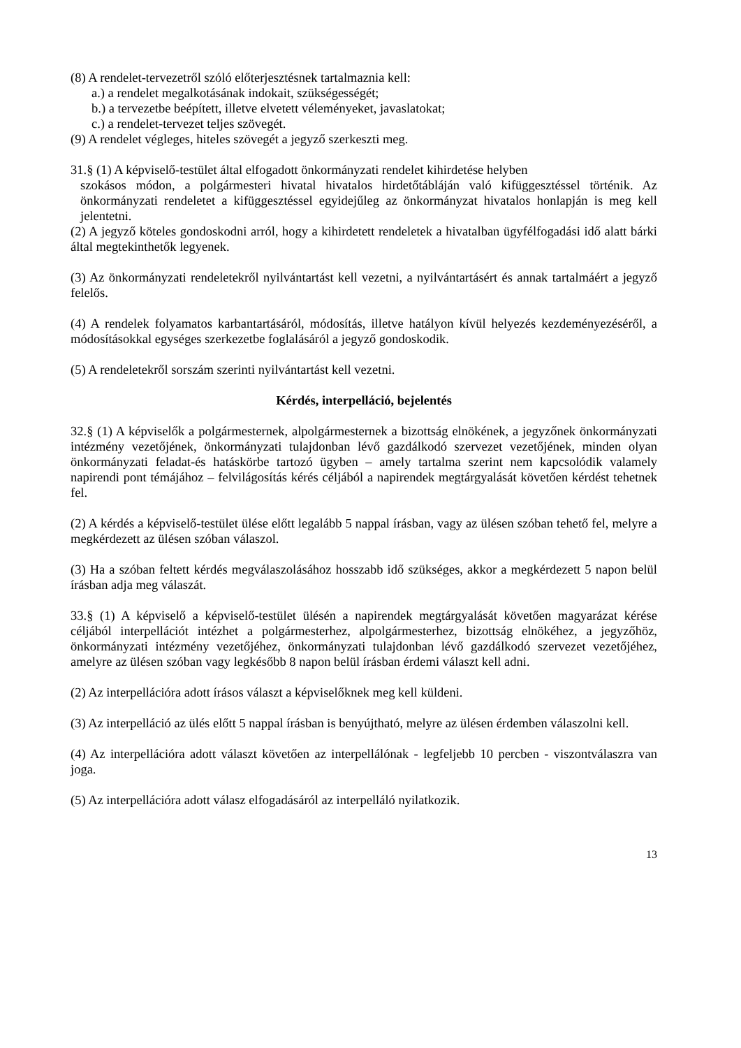(8) A rendelet-tervezetről szóló előterjesztésnek tartalmaznia kell:
a.) a rendelet megalkotásának indokait, szükségességét;
b.) a tervezetbe beépített, illetve elvetett véleményeket, javaslatokat;
c.) a rendelet-tervezet teljes szövegét.
(9) A rendelet végleges, hiteles szövegét a jegyző szerkeszti meg.
31.§ (1) A képviselő-testület által elfogadott önkormányzati rendelet kihirdetése helyben
szokásos módon, a polgármesteri hivatal hivatalos hirdetőtábláján való kifüggesztéssel történik. Az önkormányzati rendeletet a kifüggesztéssel egyidejűleg az önkormányzat hivatalos honlapján is meg kell jelentetni.
(2) A jegyző köteles gondoskodni arról, hogy a kihirdetett rendeletek a hivatalban ügyfélfogadási idő alatt bárki által megtekinthetők legyenek.
(3) Az önkormányzati rendeletekről nyilvántartást kell vezetni, a nyilvántartásért és annak tartalmáért a jegyző felelős.
(4) A rendelek folyamatos karbantartásáról, módosítás, illetve hatályon kívül helyezés kezdeményezéséről, a módosításokkal egységes szerkezetbe foglalásáról a jegyző gondoskodik.
(5) A rendeletekről sorszám szerinti nyilvántartást kell vezetni.
Kérdés, interpelláció, bejelentés
32.§ (1) A képviselők a polgármesternek, alpolgármesternek a bizottság elnökének, a jegyzőnek önkormányzati intézmény vezetőjének, önkormányzati tulajdonban lévő gazdálkodó szervezet vezetőjének, minden olyan önkormányzati feladat-és hatáskörbe tartozó ügyben – amely tartalma szerint nem kapcsolódik valamely napirendi pont témájához – felvilágosítás kérés céljából a napirendek megtárgyalását követően kérdést tehetnek fel.
(2) A kérdés a képviselő-testület ülése előtt legalább 5 nappal írásban, vagy az ülésen szóban tehető fel, melyre a megkérdezett az ülésen szóban válaszol.
(3) Ha a szóban feltett kérdés megválaszolásához hosszabb idő szükséges, akkor a megkérdezett 5 napon belül írásban adja meg válaszát.
33.§ (1) A képviselő a képviselő-testület ülésén a napirendek megtárgyalását követően magyarázat kérése céljából interpellációt intézhet a polgármesterhez, alpolgármesterhez, bizottság elnökéhez, a jegyzőhöz, önkormányzati intézmény vezetőjéhez, önkormányzati tulajdonban lévő gazdálkodó szervezet vezetőjéhez, amelyre az ülésen szóban vagy legkésőbb 8 napon belül írásban érdemi választ kell adni.
(2) Az interpellációra adott írásos választ a képviselőknek meg kell küldeni.
(3) Az interpelláció az ülés előtt 5 nappal írásban is benyújtható, melyre az ülésen érdemben válaszolni kell.
(4) Az interpellációra adott választ követően az interpellálónak - legfeljebb 10 percben - viszontválaszra van joga.
(5) Az interpellációra adott válasz elfogadásáról az interpelláló nyilatkozik.
13